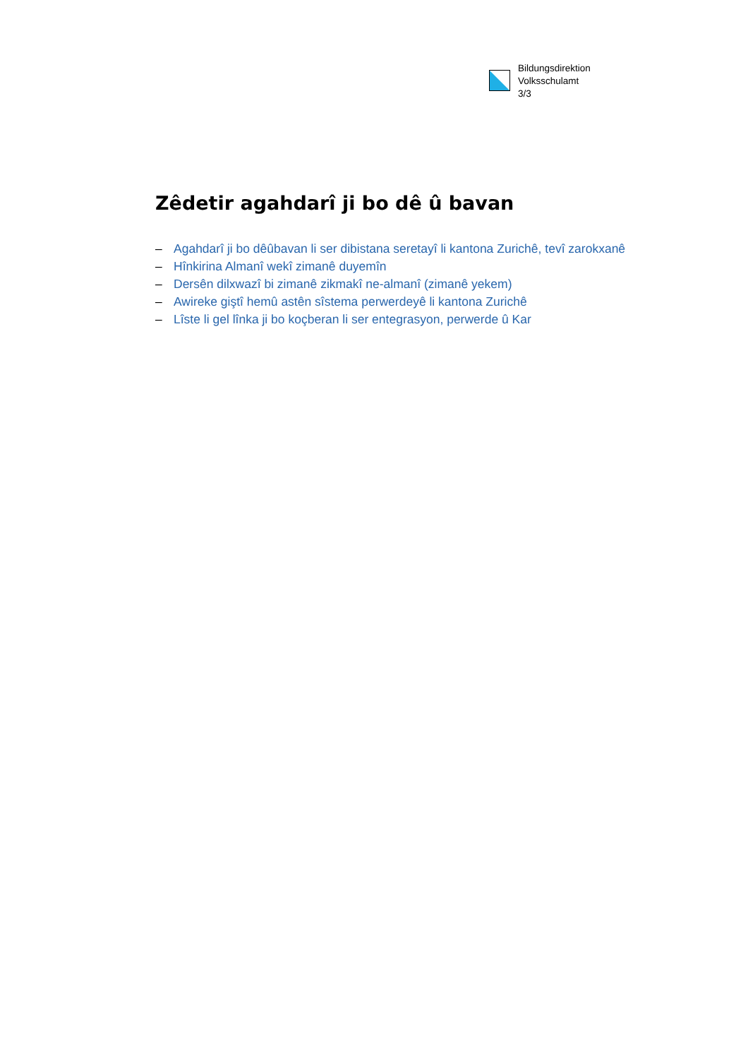Bildungsdirektion
Volksschulamt
3/3
Zêdetir agahdarî ji bo dê û bavan
– Agahdarî ji bo dêûbavan li ser dibistana seretayî li kantona Zurichê, tevî zarokxanê
– Hînkirina Almanî wekî zimanê duyemîn
– Dersên dilxwazî bi zimanê zikmakî ne-almanî (zimanê yekem)
– Awireke giştî hemû astên sîstema perwerdeyê li kantona Zurichê
– Lîste li gel lînka ji bo koçberan li ser entegrasyon, perwerde û Kar